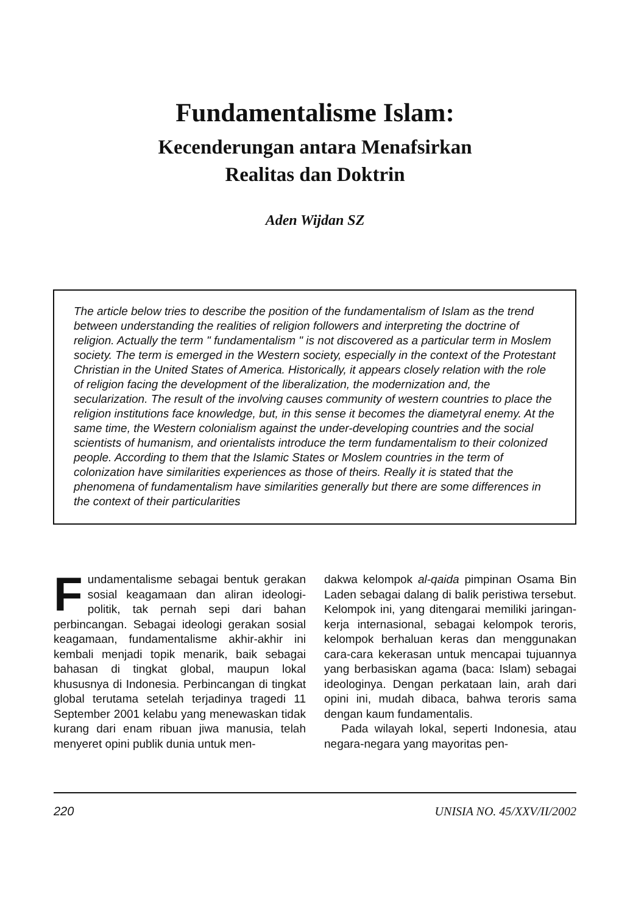Fundamentalisme Islam:
Kecenderungan antara Menafsirkan
Realitas dan Doktrin
Aden Wijdan SZ
The article below tries to describe the position of the fundamentalism of Islam as the trend between understanding the realities of religion followers and interpreting the doctrine of religion. Actually the term " fundamentalism " is not discovered as a particular term in Moslem society. The term is emerged in the Western society, especially in the context of the Protestant Christian in the United States of America. Historically, it appears closely relation with the role of religion facing the development of the liberalization, the modernization and, the secularization. The result of the involving causes community of western countries to place the religion institutions face knowledge, but, in this sense it becomes the diametyral enemy. At the same time, the Western colonialism against the under-developing countries and the social scientists of humanism, and orientalists introduce the term fundamentalism to their colonized people. According to them that the Islamic States or Moslem countries in the term of colonization have similarities experiences as those of theirs. Really it is stated that the phenomena of fundamentalism have similarities generally but there are some differences in the context of their particularities
Fundamentalisme sebagai bentuk gerakan sosial keagamaan dan aliran ideologi-politik, tak pernah sepi dari bahan perbincangan. Sebagai ideologi gerakan sosial keagamaan, fundamentalisme akhir-akhir ini kembali menjadi topik menarik, baik sebagai bahasan di tingkat global, maupun lokal khususnya di Indonesia. Perbincangan di tingkat global terutama setelah terjadinya tragedi 11 September 2001 kelabu yang menewaskan tidak kurang dari enam ribuan jiwa manusia, telah menyeret opini publik dunia untuk men-
dakwa kelompok al-qaida pimpinan Osama Bin Laden sebagai dalang di balik peristiwa tersebut. Kelompok ini, yang ditengarai memiliki jaringan-kerja internasional, sebagai kelompok teroris, kelompok berhaluan keras dan menggunakan cara-cara kekerasan untuk mencapai tujuannya yang berbasiskan agama (baca: Islam) sebagai ideologinya. Dengan perkataan lain, arah dari opini ini, mudah dibaca, bahwa teroris sama dengan kaum fundamentalis.
Pada wilayah lokal, seperti Indonesia, atau negara-negara yang mayoritas pen-
220 UNISIA NO. 45/XXV/II/2002